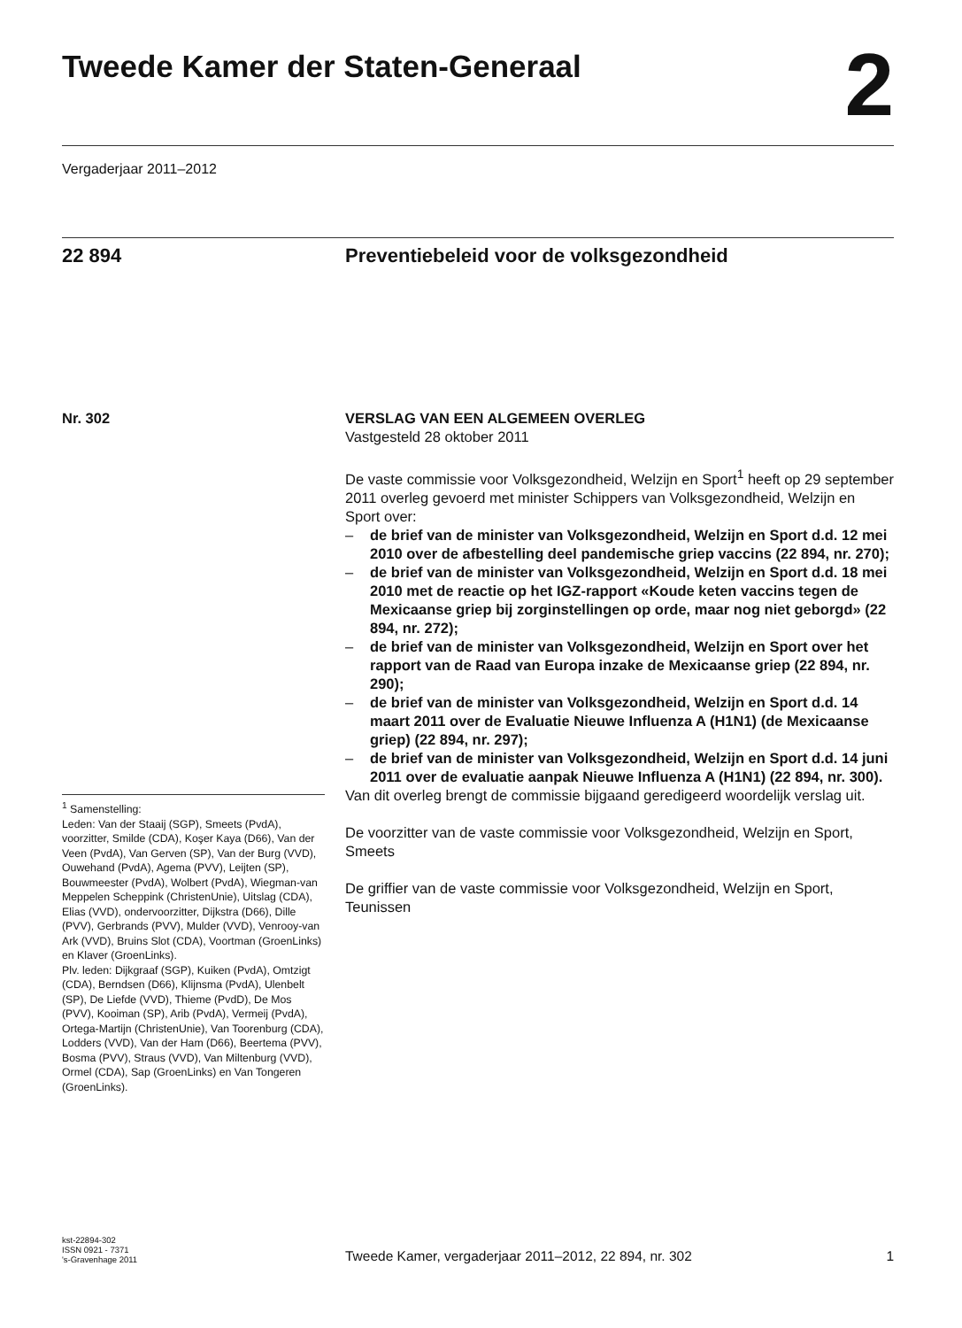Tweede Kamer der Staten-Generaal
2
Vergaderjaar 2011–2012
22 894 Preventiebeleid voor de volksgezondheid
Nr. 302 VERSLAG VAN EEN ALGEMEEN OVERLEG
Vastgesteld 28 oktober 2011
De vaste commissie voor Volksgezondheid, Welzijn en Sport<sup>1</sup> heeft op 29 september 2011 overleg gevoerd met minister Schippers van Volksgezondheid, Welzijn en Sport over:
– de brief van de minister van Volksgezondheid, Welzijn en Sport d.d. 12 mei 2010 over de afbestelling deel pandemische griep vaccins (22 894, nr. 270);
– de brief van de minister van Volksgezondheid, Welzijn en Sport d.d. 18 mei 2010 met de reactie op het IGZ-rapport «Koude keten vaccins tegen de Mexicaanse griep bij zorginstellingen op orde, maar nog niet geborgd» (22 894, nr. 272);
– de brief van de minister van Volksgezondheid, Welzijn en Sport over het rapport van de Raad van Europa inzake de Mexicaanse griep (22 894, nr. 290);
– de brief van de minister van Volksgezondheid, Welzijn en Sport d.d. 14 maart 2011 over de Evaluatie Nieuwe Influenza A (H1N1) (de Mexicaanse griep) (22 894, nr. 297);
– de brief van de minister van Volksgezondheid, Welzijn en Sport d.d. 14 juni 2011 over de evaluatie aanpak Nieuwe Influenza A (H1N1) (22 894, nr. 300).
Van dit overleg brengt de commissie bijgaand geredigeerd woordelijk verslag uit.
De voorzitter van de vaste commissie voor Volksgezondheid, Welzijn en Sport,
Smeets
De griffier van de vaste commissie voor Volksgezondheid, Welzijn en Sport,
Teunissen
<sup>1</sup> Samenstelling:
Leden: Van der Staaij (SGP), Smeets (PvdA), voorzitter, Smilde (CDA), Koşer Kaya (D66), Van der Veen (PvdA), Van Gerven (SP), Van der Burg (VVD), Ouwehand (PvdA), Agema (PVV), Leijten (SP), Bouwmeester (PvdA), Wolbert (PvdA), Wiegman-van Meppelen Scheppink (ChristenUnie), Uitslag (CDA), Elias (VVD), ondervoorzitter, Dijkstra (D66), Dille (PVV), Gerbrands (PVV), Mulder (VVD), Venrooy-van Ark (VVD), Bruins Slot (CDA), Voortman (GroenLinks) en Klaver (GroenLinks).
Plv. leden: Dijkgraaf (SGP), Kuiken (PvdA), Omtzigt (CDA), Berndsen (D66), Klijnsma (PvdA), Ulenbelt (SP), De Liefde (VVD), Thieme (PvdD), De Mos (PVV), Kooiman (SP), Arib (PvdA), Vermeij (PvdA), Ortega-Martijn (ChristenUnie), Van Toorenburg (CDA), Lodders (VVD), Van der Ham (D66), Beertema (PVV), Bosma (PVV), Straus (VVD), Van Miltenburg (VVD), Ormel (CDA), Sap (GroenLinks) en Van Tongeren (GroenLinks).
kst-22894-302
ISSN 0921 - 7371
's-Gravenhage 2011
Tweede Kamer, vergaderjaar 2011–2012, 22 894, nr. 302
1